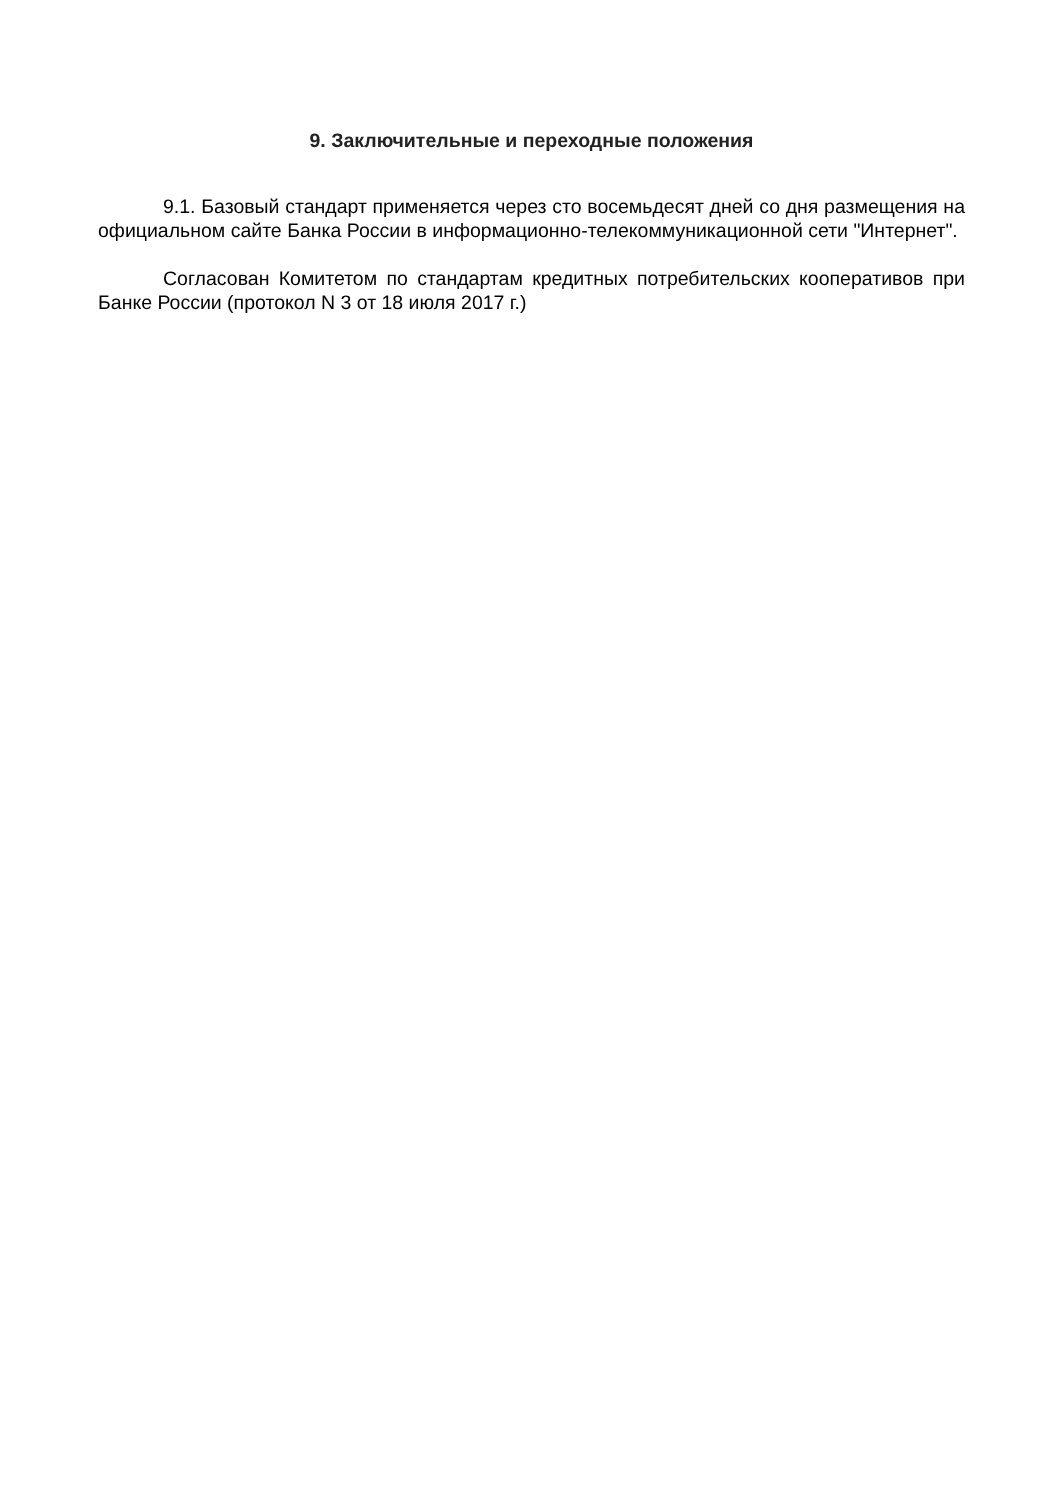9. Заключительные и переходные положения
9.1. Базовый стандарт применяется через сто восемьдесят дней со дня размещения на официальном сайте Банка России в информационно-телекоммуникационной сети "Интернет".
Согласован Комитетом по стандартам кредитных потребительских кооперативов при Банке России (протокол N 3 от 18 июля 2017 г.)